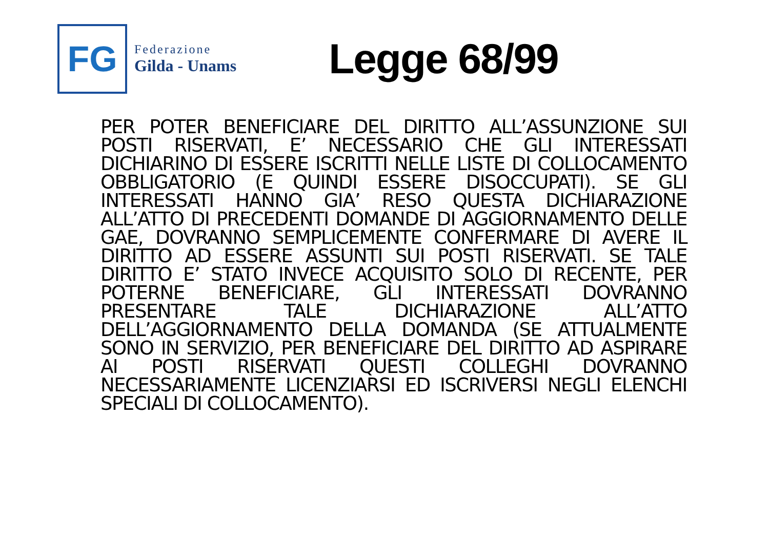FG
Federazione
Gilda - Unams
Legge 68/99
PER POTER BENEFICIARE DEL DIRITTO ALL’ASSUNZIONE SUI POSTI RISERVATI, E’ NECESSARIO CHE GLI INTERESSATI DICHIARINO DI ESSERE ISCRITTI NELLE LISTE DI COLLOCAMENTO OBBLIGATORIO (E QUINDI ESSERE DISOCCUPATI). SE GLI INTERESSATI HANNO GIA’ RESO QUESTA DICHIARAZIONE ALL’ATTO DI PRECEDENTI DOMANDE DI AGGIORNAMENTO DELLE GAE, DOVRANNO SEMPLICEMENTE CONFERMARE DI AVERE IL DIRITTO AD ESSERE ASSUNTI SUI POSTI RISERVATI. SE TALE DIRITTO E’ STATO INVECE ACQUISITO SOLO DI RECENTE, PER POTERNE BENEFICIARE, GLI INTERESSATI DOVRANNO PRESENTARE TALE DICHIARAZIONE ALL’ATTO DELL’AGGIORNAMENTO DELLA DOMANDA (SE ATTUALMENTE SONO IN SERVIZIO, PER BENEFICIARE DEL DIRITTO AD ASPIRARE AI POSTI RISERVATI QUESTI COLLEGHI DOVRANNO NECESSARIAMENTE LICENZIARSI ED ISCRIVERSI NEGLI ELENCHI SPECIALI DI COLLOCAMENTO).